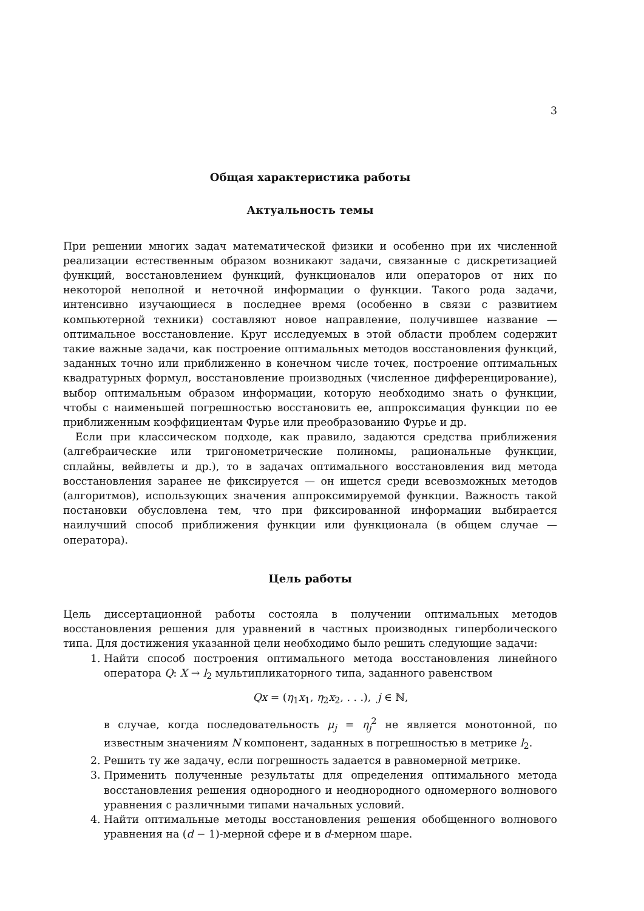3
Общая характеристика работы
Актуальность темы
При решении многих задач математической физики и особенно при их численной реализации естественным образом возникают задачи, связанные с дискретизацией функций, восстановлением функций, функционалов или операторов от них по некоторой неполной и неточной информации о функции. Такого рода задачи, интенсивно изучающиеся в последнее время (особенно в связи с развитием компьютерной техники) составляют новое направление, получившее название — оптимальное восстановление. Круг исследуемых в этой области проблем содержит такие важные задачи, как построение оптимальных методов восстановления функций, заданных точно или приближенно в конечном числе точек, построение оптимальных квадратурных формул, восстановление производных (численное дифференцирование), выбор оптимальным образом информации, которую необходимо знать о функции, чтобы с наименьшей погрешностью восстановить ее, аппроксимация функции по ее приближенным коэффициентам Фурье или преобразованию Фурье и др.
Если при классическом подходе, как правило, задаются средства приближения (алгебраические или тригонометрические полиномы, рациональные функции, сплайны, вейвлеты и др.), то в задачах оптимального восстановления вид метода восстановления заранее не фиксируется — он ищется среди всевозможных методов (алгоритмов), использующих значения аппроксимируемой функции. Важность такой постановки обусловлена тем, что при фиксированной информации выбирается наилучший способ приближения функции или функционала (в общем случае — оператора).
Цель работы
Цель диссертационной работы состояла в получении оптимальных методов восстановления решения для уравнений в частных производных гиперболического типа. Для достижения указанной цели необходимо было решить следующие задачи:
1. Найти способ построения оптимального метода восстановления линейного оператора Q: X → l<sub>2</sub> мультипликаторного типа, заданного равенством
Qx = (η<sub>1</sub>x<sub>1</sub>, η<sub>2</sub>x<sub>2</sub>, . . .), j ∈ ℕ,
в случае, когда последовательность μ<sub>j</sub> = η<sub>j</sub><sup>2</sup> не является монотонной, по известным значениям N компонент, заданных в погрешностью в метрике l<sub>2</sub>.
2. Решить ту же задачу, если погрешность задается в равномерной метрике.
3. Применить полученные результаты для определения оптимального метода восстановления решения однородного и неоднородного одномерного волнового уравнения с различными типами начальных условий.
4. Найти оптимальные методы восстановления решения обобщенного волнового уравнения на (d − 1)-мерной сфере и в d-мерном шаре.